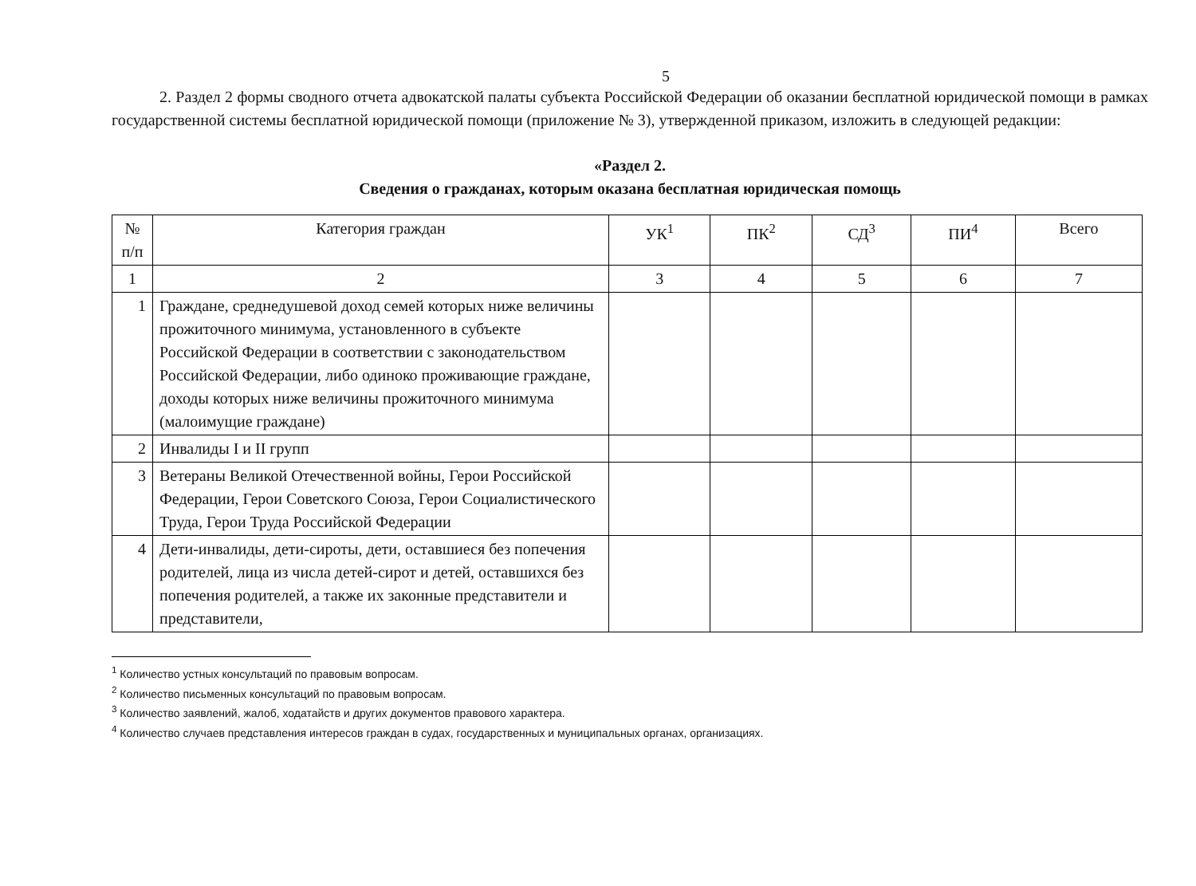5
2. Раздел 2 формы сводного отчета адвокатской палаты субъекта Российской Федерации об оказании бесплатной юридической помощи в рамках государственной системы бесплатной юридической помощи (приложение № 3), утвержденной приказом, изложить в следующей редакции:
«Раздел 2.
Сведения о гражданах, которым оказана бесплатная юридическая помощь
| № п/п | Категория граждан | УК<sup>1</sup> | ПК<sup>2</sup> | СД<sup>3</sup> | ПИ<sup>4</sup> | Всего |
| --- | --- | --- | --- | --- | --- | --- |
| 1 | 2 | 3 | 4 | 5 | 6 | 7 |
| 1 | Граждане, среднедушевой доход семей которых ниже величины прожиточного минимума, установленного в субъекте Российской Федерации в соответствии с законодательством Российской Федерации, либо одиноко проживающие граждане, доходы которых ниже величины прожиточного минимума (малоимущие граждане) | | | | | |
| 2 | Инвалиды I и II групп | | | | | |
| 3 | Ветераны Великой Отечественной войны, Герои Российской Федерации, Герои Советского Союза, Герои Социалистического Труда, Герои Труда Российской Федерации | | | | | |
| 4 | Дети-инвалиды, дети-сироты, дети, оставшиеся без попечения родителей, лица из числа детей-сирот и детей, оставшихся без попечения родителей, а также их законные представители и представители, | | | | | |
<sup>1</sup> Количество устных консультаций по правовым вопросам.
<sup>2</sup> Количество письменных консультаций по правовым вопросам.
<sup>3</sup> Количество заявлений, жалоб, ходатайств и других документов правового характера.
<sup>4</sup> Количество случаев представления интересов граждан в судах, государственных и муниципальных органах, организациях.